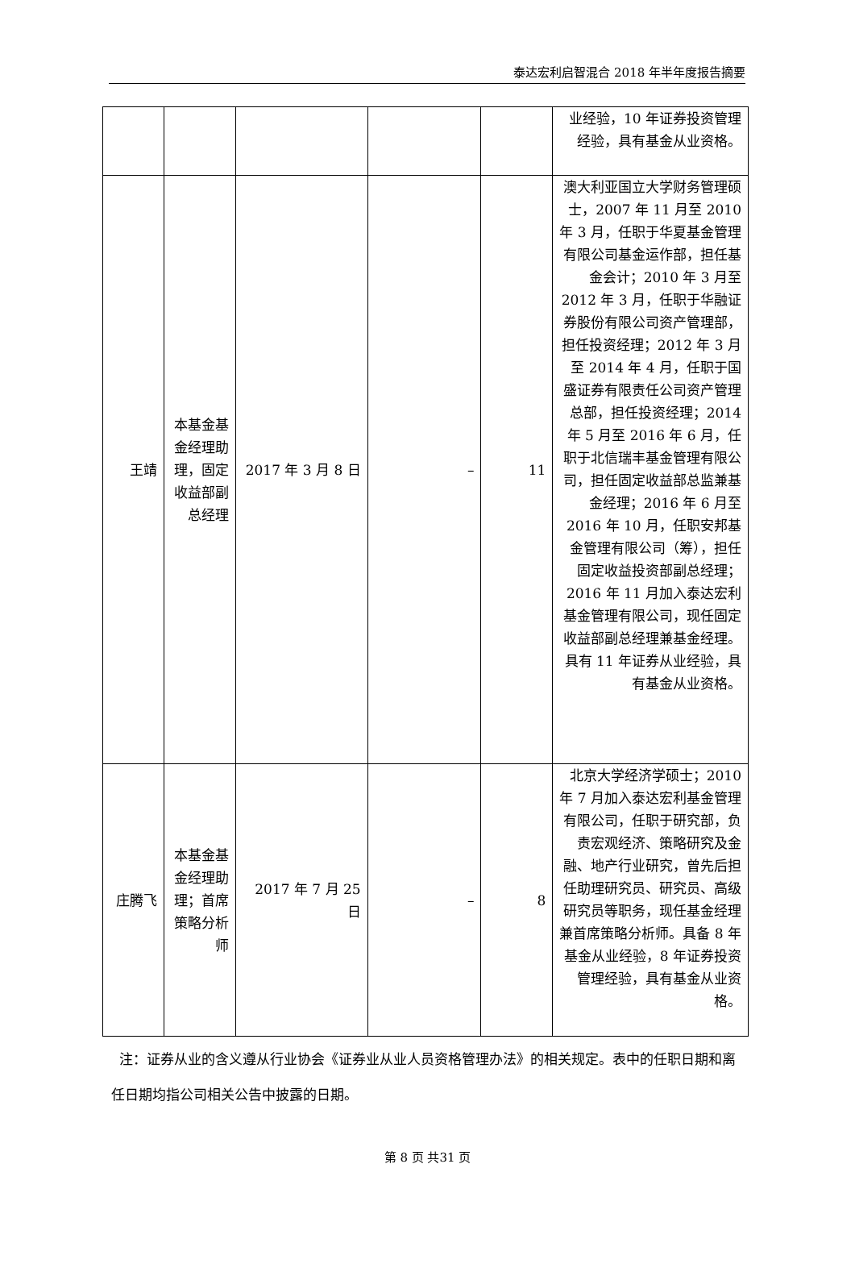泰达宏利启智混合 2018 年半年度报告摘要
| | | | | | 业经验，10 年证券投资管理经验，具有基金从业资格。 |
| 王靖 | 本基金基金经理助理，固定收益部副总经理 | 2017 年 3 月 8 日 | – | 11 | 澳大利亚国立大学财务管理硕士，2007 年 11 月至 2010 年 3 月，任职于华夏基金管理有限公司基金运作部，担任基金会计；2010 年 3 月至 2012 年 3 月，任职于华融证券股份有限公司资产管理部，担任投资经理；2012 年 3 月至 2014 年 4 月，任职于国盛证券有限责任公司资产管理总部，担任投资经理；2014 年 5 月至 2016 年 6 月，任职于北信瑞丰基金管理有限公司，担任固定收益部总监兼基金经理；2016 年 6 月至 2016 年 10 月，任职安邦基金管理有限公司（筹），担任固定收益投资部副总经理；2016 年 11 月加入泰达宏利基金管理有限公司，现任固定收益部副总经理兼基金经理。具有 11 年证券从业经验，具有基金从业资格。 |
| 庄腾飞 | 本基金基金经理助理；首席策略分析师 | 2017 年 7 月 25 日 | – | 8 | 北京大学经济学硕士；2010 年 7 月加入泰达宏利基金管理有限公司，任职于研究部，负责宏观经济、策略研究及金融、地产行业研究，曾先后担任助理研究员、研究员、高级研究员等职务，现任基金经理兼首席策略分析师。具备 8 年基金从业经验，8 年证券投资管理经验，具有基金从业资格。 |
注：证券从业的含义遵从行业协会《证券业从业人员资格管理办法》的相关规定。表中的任职日期和离任日期均指公司相关公告中披露的日期。
第 8 页 共31 页